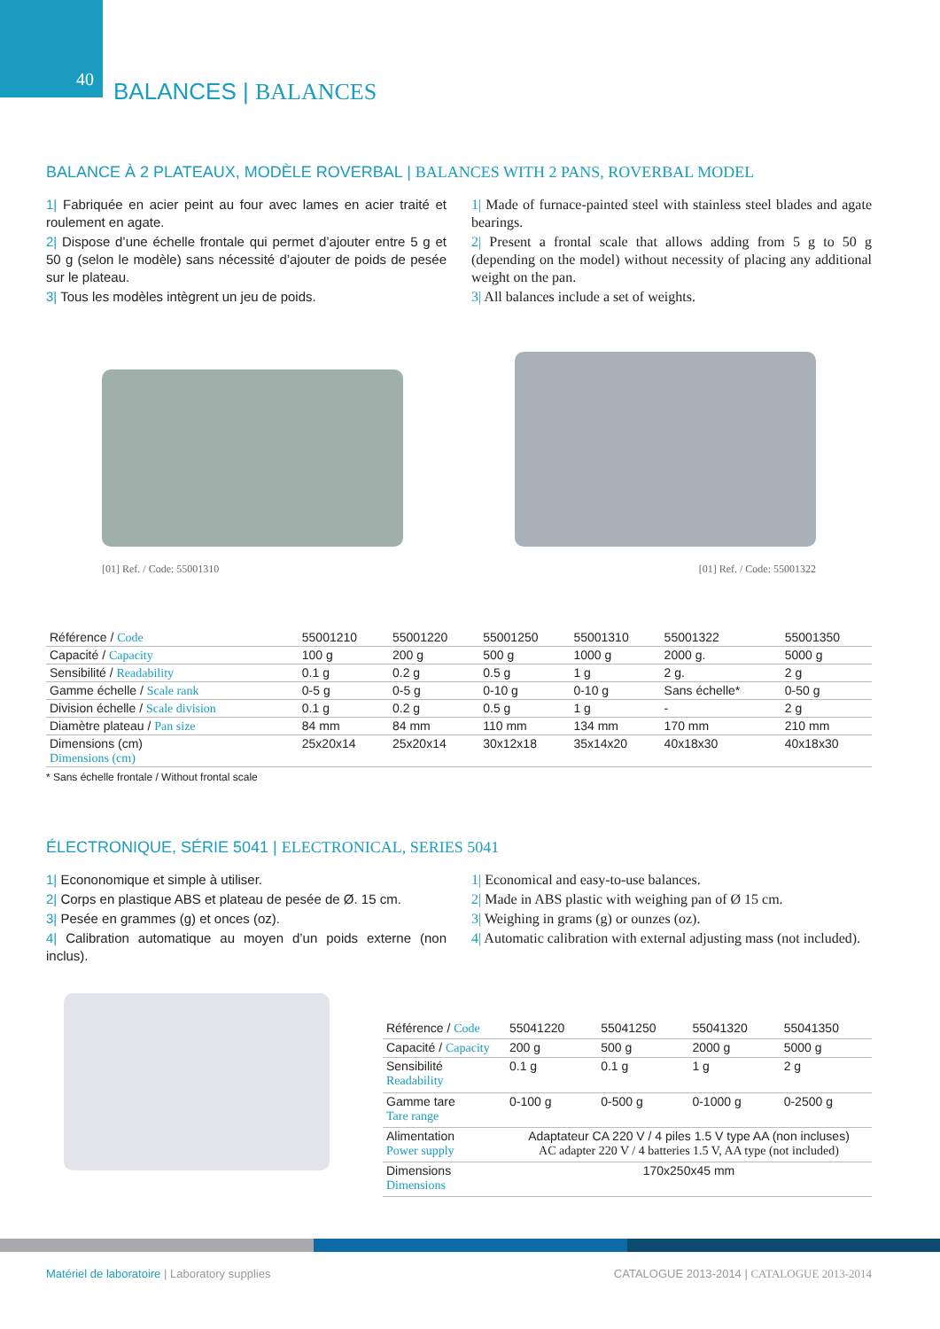40 BALANCES | BALANCES
BALANCE À 2 PLATEAUX, MODÈLE ROVERBAL | BALANCES WITH 2 PANS, ROVERBAL MODEL
1| Fabriquée en acier peint au four avec lames en acier traité et roulement en agate.
2| Dispose d’une échelle frontale qui permet d’ajouter entre 5 g et 50 g (selon le modèle) sans nécessité d’ajouter de poids de pesée sur le plateau.
3| Tous les modèles intègrent un jeu de poids.
1| Made of furnace-painted steel with stainless steel blades and agate bearings.
2| Present a frontal scale that allows adding from 5 g to 50 g (depending on the model) without necessity of placing any additional weight on the pan.
3| All balances include a set of weights.
[01] Ref. / Code: 55001310
[01] Ref. / Code: 55001322
| Référence / Code | 55001210 | 55001220 | 55001250 | 55001310 | 55001322 | 55001350 |
| Capacité / Capacity | 100 g | 200 g | 500 g | 1000 g | 2000 g. | 5000 g |
| Sensibilité / Readability | 0.1 g | 0.2 g | 0.5 g | 1 g | 2 g. | 2 g |
| Gamme échelle / Scale rank | 0-5 g | 0-5 g | 0-10 g | 0-10 g | Sans échelle* | 0-50 g |
| Division échelle / Scale division | 0.1 g | 0.2 g | 0.5 g | 1 g | - | 2 g |
| Diamètre plateau / Pan size | 84 mm | 84 mm | 110 mm | 134 mm | 170 mm | 210 mm |
| Dimensions (cm) Dimensions (cm) | 25x20x14 | 25x20x14 | 30x12x18 | 35x14x20 | 40x18x30 | 40x18x30 |
* Sans échelle frontale / Without frontal scale
ÉLECTRONIQUE, SÉRIE 5041 | ELECTRONICAL, SERIES 5041
1| Econonomique et simple à utiliser.
2| Corps en plastique ABS et plateau de pesée de Ø. 15 cm.
3| Pesée en grammes (g) et onces (oz).
4| Calibration automatique au moyen d’un poids externe (non inclus).
1| Economical and easy-to-use balances.
2| Made in ABS plastic with weighing pan of Ø 15 cm.
3| Weighing in grams (g) or ounzes (oz).
4| Automatic calibration with external adjusting mass (not included).
| Référence / Code | 55041220 | 55041250 | 55041320 | 55041350 |
| Capacité / Capacity | 200 g | 500 g | 2000 g | 5000 g |
| Sensibilité Readability | 0.1 g | 0.1 g | 1 g | 2 g |
| Gamme tare Tare range | 0-100 g | 0-500 g | 0-1000 g | 0-2500 g |
| Alimentation Power supply | Adaptateur CA 220 V / 4 piles 1.5 V type AA (non incluses) AC adapter 220 V / 4 batteries 1.5 V, AA type (not included) | | | |
| Dimensions Dimensions | 170x250x45 mm | | | |
Matériel de laboratoire | Laboratory supplies
CATALOGUE 2013-2014 | CATALOGUE 2013-2014